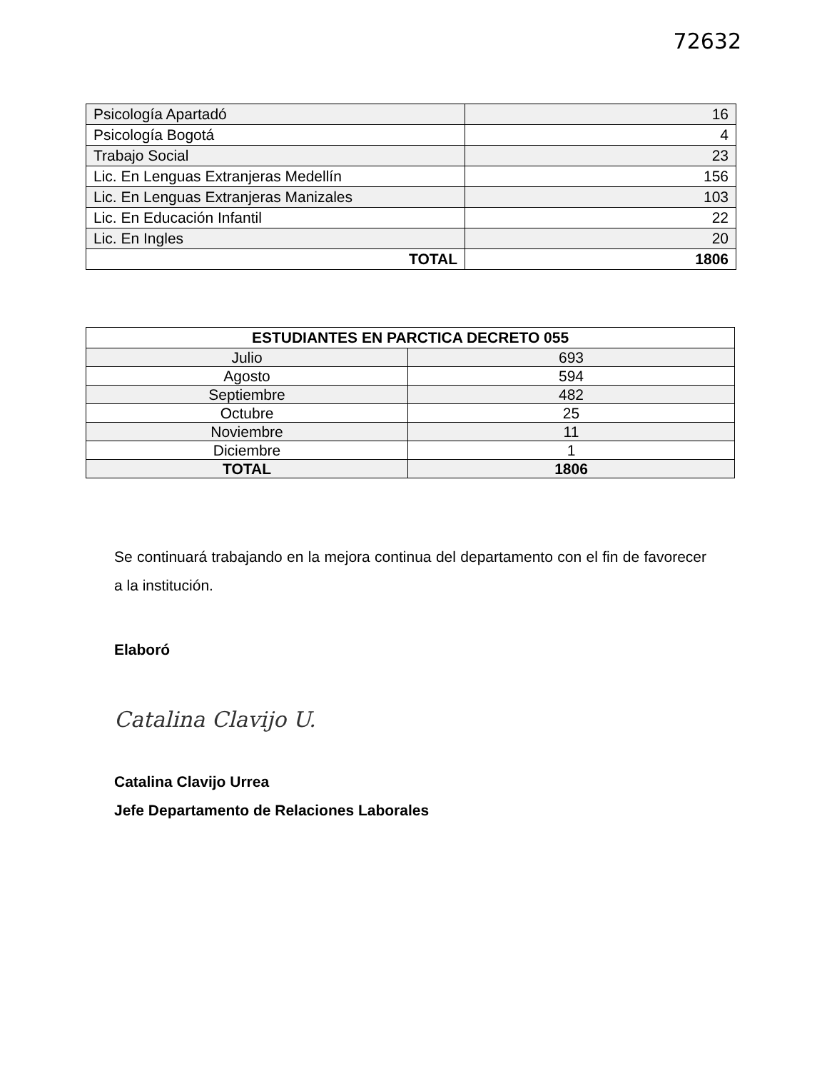72632
| Psicología Apartadó | 16 |
| Psicología Bogotá | 4 |
| Trabajo Social | 23 |
| Lic. En Lenguas Extranjeras Medellín | 156 |
| Lic. En Lenguas Extranjeras Manizales | 103 |
| Lic. En Educación Infantil | 22 |
| Lic. En Ingles | 20 |
| TOTAL | 1806 |
| ESTUDIANTES EN PARCTICA DECRETO 055 | |
| --- | --- |
| Julio | 693 |
| Agosto | 594 |
| Septiembre | 482 |
| Octubre | 25 |
| Noviembre | 11 |
| Diciembre | 1 |
| TOTAL | 1806 |
Se continuará trabajando en la mejora continua del departamento con el fin de favorecer a la institución.
Elaboró
Catalina Clavijo U.
Catalina Clavijo Urrea
Jefe Departamento de Relaciones Laborales